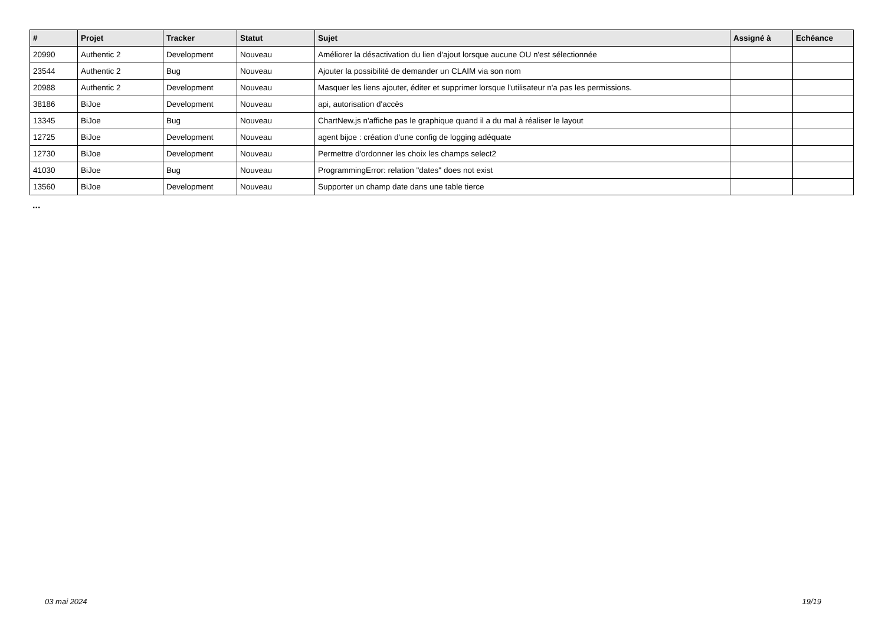| # | Projet | Tracker | Statut | Sujet | Assigné à | Echéance |
| --- | --- | --- | --- | --- | --- | --- |
| 20990 | Authentic 2 | Development | Nouveau | Améliorer la désactivation du lien d'ajout lorsque aucune OU n'est sélectionnée | | |
| 23544 | Authentic 2 | Bug | Nouveau | Ajouter la possibilité de demander un CLAIM via son nom | | |
| 20988 | Authentic 2 | Development | Nouveau | Masquer les liens ajouter, éditer et supprimer lorsque l'utilisateur n'a pas les permissions. | | |
| 38186 | BiJoe | Development | Nouveau | api, autorisation d'accès | | |
| 13345 | BiJoe | Bug | Nouveau | ChartNew.js n'affiche pas le graphique quand il a du mal à réaliser le layout | | |
| 12725 | BiJoe | Development | Nouveau | agent bijoe : création d'une config de logging adéquate | | |
| 12730 | BiJoe | Development | Nouveau | Permettre d'ordonner les choix les champs select2 | | |
| 41030 | BiJoe | Bug | Nouveau | ProgrammingError: relation "dates" does not exist | | |
| 13560 | BiJoe | Development | Nouveau | Supporter un champ date dans une table tierce | | |
...
03 mai 2024 19/19